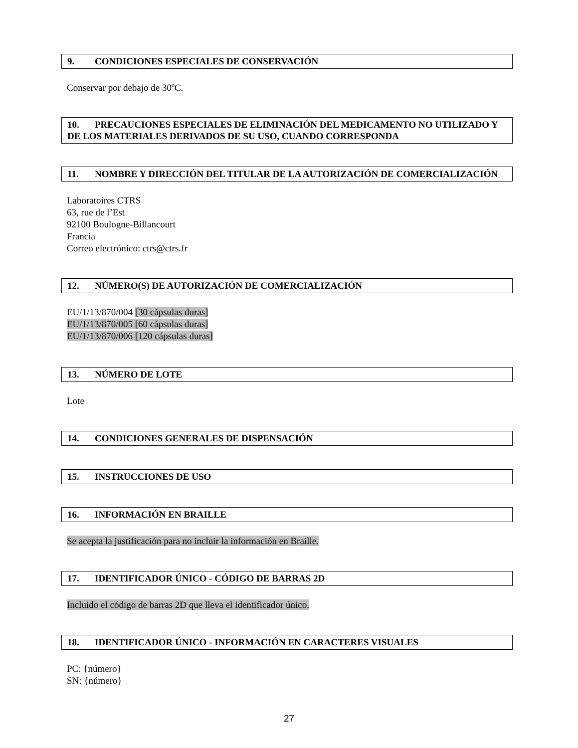9. CONDICIONES ESPECIALES DE CONSERVACIÓN
Conservar por debajo de 30ºC.
10. PRECAUCIONES ESPECIALES DE ELIMINACIÓN DEL MEDICAMENTO NO UTILIZADO Y DE LOS MATERIALES DERIVADOS DE SU USO, CUANDO CORRESPONDA
11. NOMBRE Y DIRECCIÓN DEL TITULAR DE LA AUTORIZACIÓN DE COMERCIALIZACIÓN
Laboratoires CTRS
63, rue de l’Est
92100 Boulogne-Billancourt
Francia
Correo electrónico: ctrs@ctrs.fr
12. NÚMERO(S) DE AUTORIZACIÓN DE COMERCIALIZACIÓN
EU/1/13/870/004 [30 cápsulas duras]
EU/1/13/870/005 [60 cápsulas duras]
EU/1/13/870/006 [120 cápsulas duras]
13. NÚMERO DE LOTE
Lote
14. CONDICIONES GENERALES DE DISPENSACIÓN
15. INSTRUCCIONES DE USO
16. INFORMACIÓN EN BRAILLE
Se acepta la justificación para no incluir la información en Braille.
17. IDENTIFICADOR ÚNICO - CÓDIGO DE BARRAS 2D
Incluido el código de barras 2D que lleva el identificador único.
18. IDENTIFICADOR ÚNICO - INFORMACIÓN EN CARACTERES VISUALES
PC: {número}
SN: {número}
27